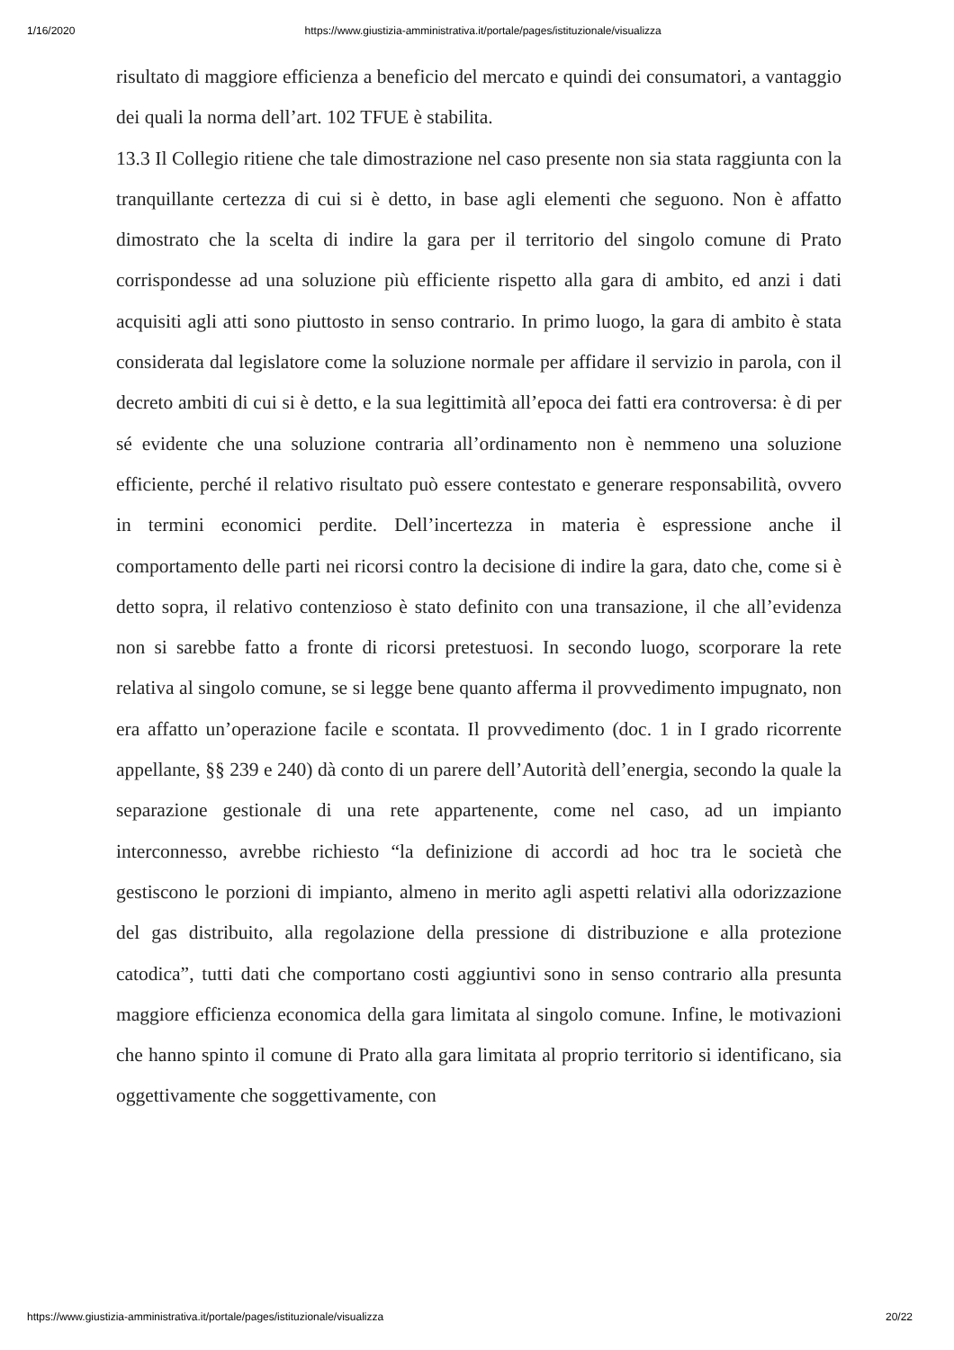1/16/2020 https://www.giustizia-amministrativa.it/portale/pages/istituzionale/visualizza
risultato di maggiore efficienza a beneficio del mercato e quindi dei consumatori, a vantaggio dei quali la norma dell’art. 102 TFUE è stabilita.
13.3 Il Collegio ritiene che tale dimostrazione nel caso presente non sia stata raggiunta con la tranquillante certezza di cui si è detto, in base agli elementi che seguono. Non è affatto dimostrato che la scelta di indire la gara per il territorio del singolo comune di Prato corrispondesse ad una soluzione più efficiente rispetto alla gara di ambito, ed anzi i dati acquisiti agli atti sono piuttosto in senso contrario. In primo luogo, la gara di ambito è stata considerata dal legislatore come la soluzione normale per affidare il servizio in parola, con il decreto ambiti di cui si è detto, e la sua legittimità all’epoca dei fatti era controversa: è di per sé evidente che una soluzione contraria all’ordinamento non è nemmeno una soluzione efficiente, perché il relativo risultato può essere contestato e generare responsabilità, ovvero in termini economici perdite. Dell’incertezza in materia è espressione anche il comportamento delle parti nei ricorsi contro la decisione di indire la gara, dato che, come si è detto sopra, il relativo contenzioso è stato definito con una transazione, il che all’evidenza non si sarebbe fatto a fronte di ricorsi pretestuosi. In secondo luogo, scorporare la rete relativa al singolo comune, se si legge bene quanto afferma il provvedimento impugnato, non era affatto un’operazione facile e scontata. Il provvedimento (doc. 1 in I grado ricorrente appellante, §§ 239 e 240) dà conto di un parere dell’Autorità dell’energia, secondo la quale la separazione gestionale di una rete appartenente, come nel caso, ad un impianto interconnesso, avrebbe richiesto “la definizione di accordi ad hoc tra le società che gestiscono le porzioni di impianto, almeno in merito agli aspetti relativi alla odorizzazione del gas distribuito, alla regolazione della pressione di distribuzione e alla protezione catodica”, tutti dati che comportano costi aggiuntivi sono in senso contrario alla presunta maggiore efficienza economica della gara limitata al singolo comune. Infine, le motivazioni che hanno spinto il comune di Prato alla gara limitata al proprio territorio si identificano, sia oggettivamente che soggettivamente, con
https://www.giustizia-amministrativa.it/portale/pages/istituzionale/visualizza 20/22